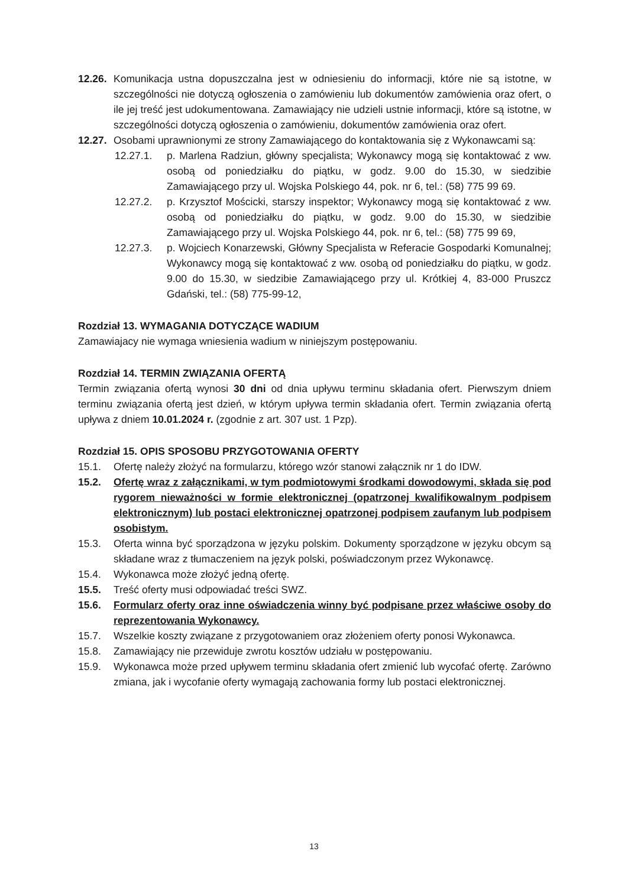12.26. Komunikacja ustna dopuszczalna jest w odniesieniu do informacji, które nie są istotne, w szczególności nie dotyczą ogłoszenia o zamówieniu lub dokumentów zamówienia oraz ofert, o ile jej treść jest udokumentowana. Zamawiający nie udzieli ustnie informacji, które są istotne, w szczególności dotyczą ogłoszenia o zamówieniu, dokumentów zamówienia oraz ofert.
12.27. Osobami uprawnionymi ze strony Zamawiającego do kontaktowania się z Wykonawcami są:
12.27.1. p. Marlena Radziun, główny specjalista; Wykonawcy mogą się kontaktować z ww. osobą od poniedziałku do piątku, w godz. 9.00 do 15.30, w siedzibie Zamawiającego przy ul. Wojska Polskiego 44, pok. nr 6, tel.: (58) 775 99 69.
12.27.2. p. Krzysztof Mościcki, starszy inspektor; Wykonawcy mogą się kontaktować z ww. osobą od poniedziałku do piątku, w godz. 9.00 do 15.30, w siedzibie Zamawiającego przy ul. Wojska Polskiego 44, pok. nr 6, tel.: (58) 775 99 69,
12.27.3. p. Wojciech Konarzewski, Główny Specjalista w Referacie Gospodarki Komunalnej; Wykonawcy mogą się kontaktować z ww. osobą od poniedziałku do piątku, w godz. 9.00 do 15.30, w siedzibie Zamawiającego przy ul. Krótkiej 4, 83-000 Pruszcz Gdański, tel.: (58) 775-99-12,
Rozdział 13. WYMAGANIA DOTYCZĄCE WADIUM
Zamawiajacy nie wymaga wniesienia wadium w niniejszym postępowaniu.
Rozdział 14. TERMIN ZWIĄZANIA OFERTĄ
Termin związania ofertą wynosi 30 dni od dnia upływu terminu składania ofert. Pierwszym dniem terminu związania ofertą jest dzień, w którym upływa termin składania ofert. Termin związania ofertą upływa z dniem 10.01.2024 r. (zgodnie z art. 307 ust. 1 Pzp).
Rozdział 15. OPIS SPOSOBU PRZYGOTOWANIA OFERTY
15.1. Ofertę należy złożyć na formularzu, którego wzór stanowi załącznik nr 1 do IDW.
15.2. Ofertę wraz z załącznikami, w tym podmiotowymi środkami dowodowymi, składa się pod rygorem nieważności w formie elektronicznej (opatrzonej kwalifikowalnym podpisem elektronicznym) lub postaci elektronicznej opatrzonej podpisem zaufanym lub podpisem osobistym.
15.3. Oferta winna być sporządzona w języku polskim. Dokumenty sporządzone w języku obcym są składane wraz z tłumaczeniem na język polski, poświadczonym przez Wykonawcę.
15.4. Wykonawca może złożyć jedną ofertę.
15.5. Treść oferty musi odpowiadać treści SWZ.
15.6. Formularz oferty oraz inne oświadczenia winny być podpisane przez właściwe osoby do reprezentowania Wykonawcy.
15.7. Wszelkie koszty związane z przygotowaniem oraz złożeniem oferty ponosi Wykonawca.
15.8. Zamawiający nie przewiduje zwrotu kosztów udziału w postępowaniu.
15.9. Wykonawca może przed upływem terminu składania ofert zmienić lub wycofać ofertę. Zarówno zmiana, jak i wycofanie oferty wymagają zachowania formy lub postaci elektronicznej.
13